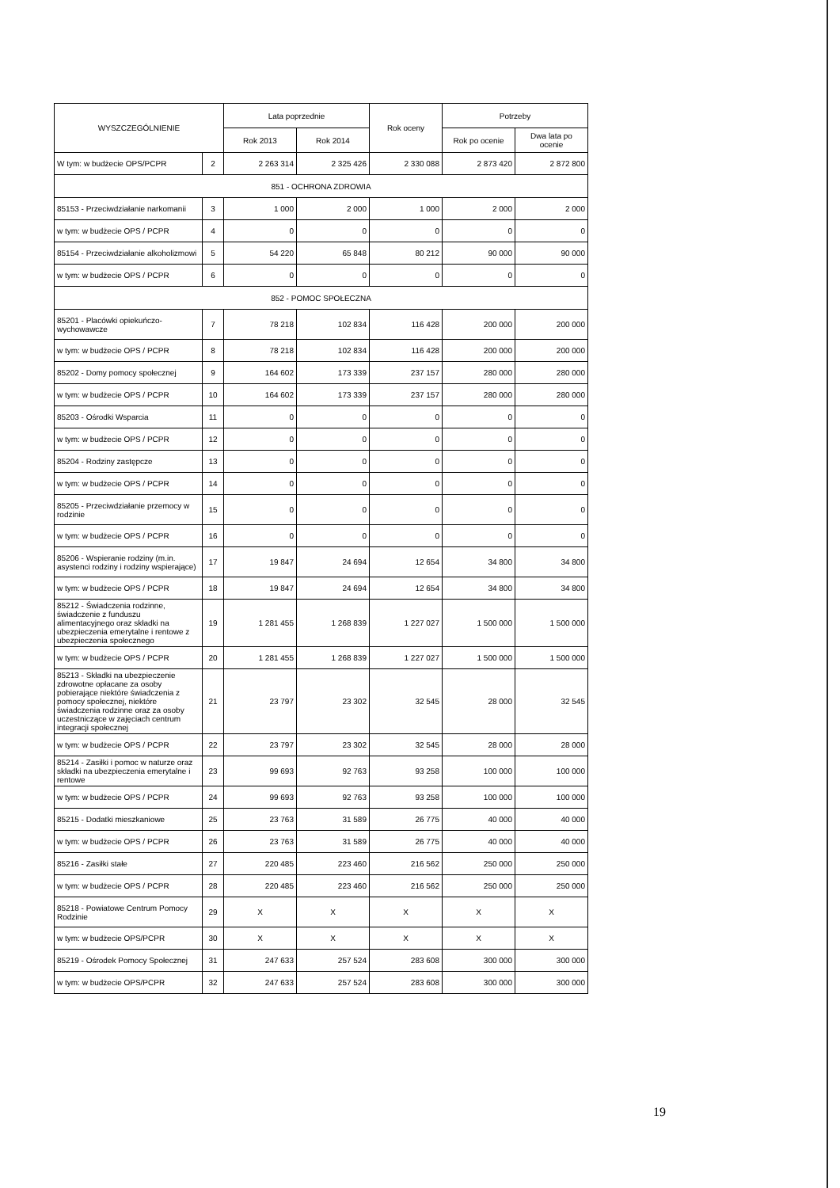| WYSZCZEGÓLNIENIE | | Lata poprzednie | | Rok oceny | Potrzeby | |
| --- | --- | --- | --- | --- | --- | --- |
| | | Rok 2013 | Rok 2014 | | Rok po ocenie | Dwa lata po ocenie |
| W tym: w budżecie OPS/PCPR | 2 | 2 263 314 | 2 325 426 | 2 330 088 | 2 873 420 | 2 872 800 |
| 851 - OCHRONA ZDROWIA | | | | | | |
| 85153 - Przeciwdziałanie narkomanii | 3 | 1 000 | 2 000 | 1 000 | 2 000 | 2 000 |
| w tym: w budżecie OPS / PCPR | 4 | 0 | 0 | 0 | 0 | 0 |
| 85154 - Przeciwdziałanie alkoholizmowi | 5 | 54 220 | 65 848 | 80 212 | 90 000 | 90 000 |
| w tym: w budżecie OPS / PCPR | 6 | 0 | 0 | 0 | 0 | 0 |
| 852 - POMOC SPOŁECZNA | | | | | | |
| 85201 - Placówki opiekuńczo-wychowawcze | 7 | 78 218 | 102 834 | 116 428 | 200 000 | 200 000 |
| w tym: w budżecie OPS / PCPR | 8 | 78 218 | 102 834 | 116 428 | 200 000 | 200 000 |
| 85202 - Domy pomocy społecznej | 9 | 164 602 | 173 339 | 237 157 | 280 000 | 280 000 |
| w tym: w budżecie OPS / PCPR | 10 | 164 602 | 173 339 | 237 157 | 280 000 | 280 000 |
| 85203 - Ośrodki Wsparcia | 11 | 0 | 0 | 0 | 0 | 0 |
| w tym: w budżecie OPS / PCPR | 12 | 0 | 0 | 0 | 0 | 0 |
| 85204 - Rodziny zastępcze | 13 | 0 | 0 | 0 | 0 | 0 |
| w tym: w budżecie OPS / PCPR | 14 | 0 | 0 | 0 | 0 | 0 |
| 85205 - Przeciwdziałanie przemocy w rodzinie | 15 | 0 | 0 | 0 | 0 | 0 |
| w tym: w budżecie OPS / PCPR | 16 | 0 | 0 | 0 | 0 | 0 |
| 85206 - Wspieranie rodziny (m.in. asystenci rodziny i rodziny wspierające) | 17 | 19 847 | 24 694 | 12 654 | 34 800 | 34 800 |
| w tym: w budżecie OPS / PCPR | 18 | 19 847 | 24 694 | 12 654 | 34 800 | 34 800 |
| 85212 - Świadczenia rodzinne, świadczenie z funduszu alimentacyjnego oraz składki na ubezpieczenia emerytalne i rentowe z ubezpieczenia społecznego | 19 | 1 281 455 | 1 268 839 | 1 227 027 | 1 500 000 | 1 500 000 |
| w tym: w budżecie OPS / PCPR | 20 | 1 281 455 | 1 268 839 | 1 227 027 | 1 500 000 | 1 500 000 |
| 85213 - Składki na ubezpieczenie zdrowotne opłacane za osoby pobierające niektóre świadczenia z pomocy społecznej, niektóre świadczenia rodzinne oraz za osoby uczestniczące w zajęciach centrum integracji społecznej | 21 | 23 797 | 23 302 | 32 545 | 28 000 | 32 545 |
| w tym: w budżecie OPS / PCPR | 22 | 23 797 | 23 302 | 32 545 | 28 000 | 28 000 |
| 85214 - Zasiłki i pomoc w naturze oraz składki na ubezpieczenia emerytalne i rentowe | 23 | 99 693 | 92 763 | 93 258 | 100 000 | 100 000 |
| w tym: w budżecie OPS / PCPR | 24 | 99 693 | 92 763 | 93 258 | 100 000 | 100 000 |
| 85215 - Dodatki mieszkaniowe | 25 | 23 763 | 31 589 | 26 775 | 40 000 | 40 000 |
| w tym: w budżecie OPS / PCPR | 26 | 23 763 | 31 589 | 26 775 | 40 000 | 40 000 |
| 85216 - Zasiłki stałe | 27 | 220 485 | 223 460 | 216 562 | 250 000 | 250 000 |
| w tym: w budżecie OPS / PCPR | 28 | 220 485 | 223 460 | 216 562 | 250 000 | 250 000 |
| 85218 - Powiatowe Centrum Pomocy Rodzinie | 29 | X | X | X | X | X |
| w tym: w budżecie OPS/PCPR | 30 | X | X | X | X | X |
| 85219 - Ośrodek Pomocy Społecznej | 31 | 247 633 | 257 524 | 283 608 | 300 000 | 300 000 |
| w tym: w budżecie OPS/PCPR | 32 | 247 633 | 257 524 | 283 608 | 300 000 | 300 000 |
19